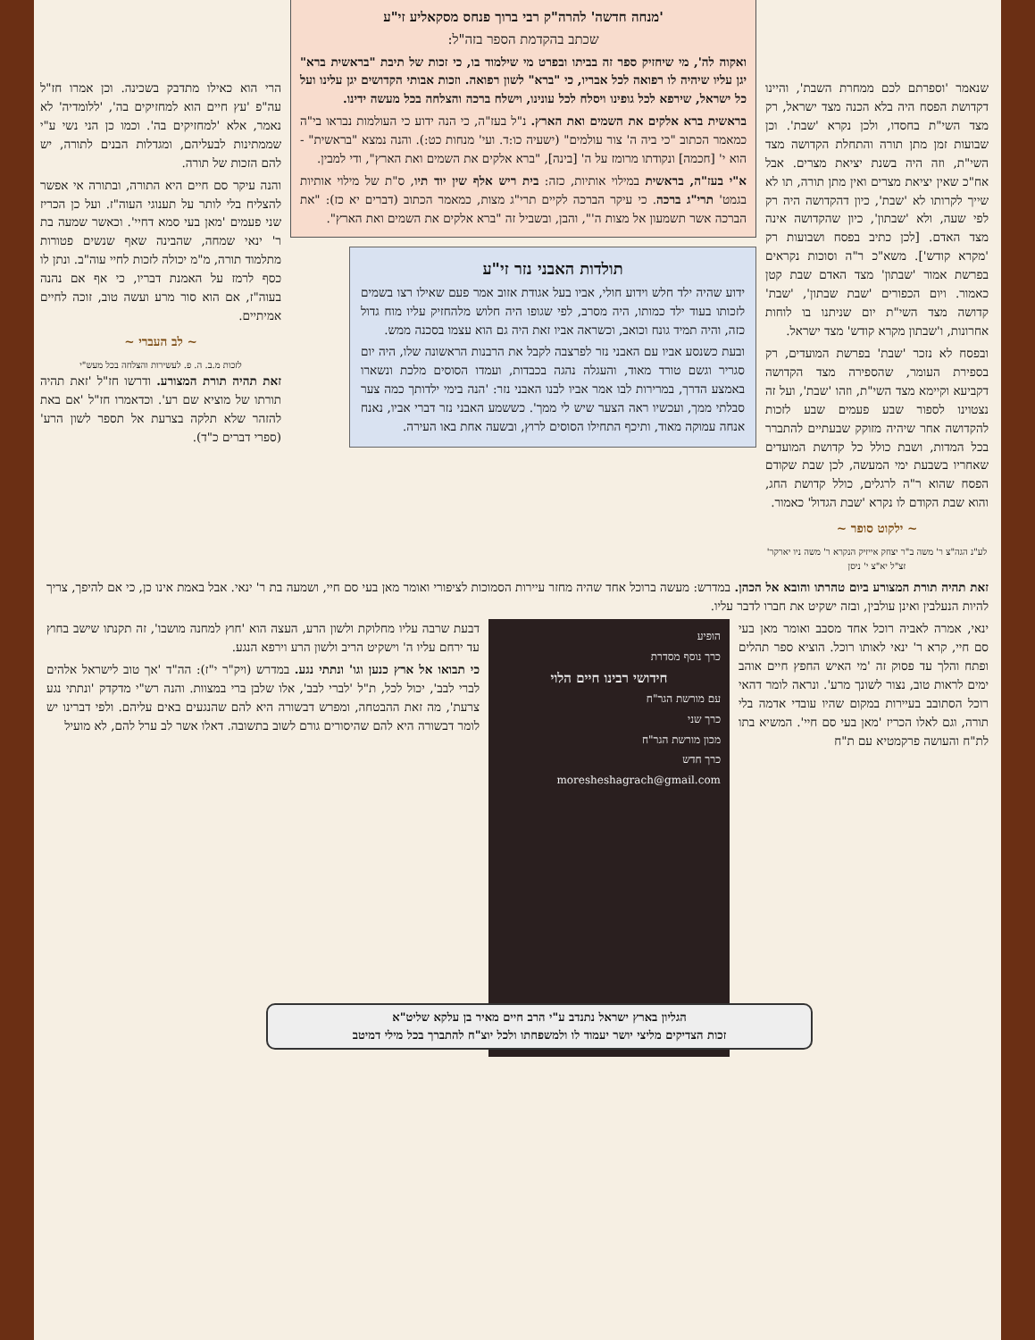שנאמר 'וספרתם לכם ממחרת השבת', והיינו דקדושת הפסח היה בלא הכנה מצד ישראל, רק מצד השי"ת בחסדו, ולכן נקרא 'שבת'. וכן שבועות זמן מתן תורה והתחלת הקדושה מצד השי"ת, וזה היה בשנת יציאת מצרים. אבל אח"כ שאין יציאת מצרים ואין מתן תורה, תו לא שייך לקרותו לא 'שבת', כיון דהקדושה היה רק לפי שעה, ולא 'שבתון', כיון שהקדושה אינה מצד האדם. [לכן כתיב בפסח ושבועות רק 'מקרא קודש']. משא"כ ר"ה וסוכות נקראים בפרשת אמור 'שבתון' מצד האדם שבת קטן כאמור. ויום הכפורים 'שבת שבתון', 'שבת' קדושה מצד השי"ת יום שניתנו בו לוחות אחרונות, ו'שבתון מקרא קודש' מצד ישראל.
ובפסח לא נזכר 'שבת' בפרשת המועדים, רק בספירת העומר, שהספירה מצד הקדושה דקביעא וקיימא מצד השי"ת, וזהו 'שבת', ועל זה נצטוינו לספור שבע פעמים שבע לזכות להקדושה אחר שיהיה מזוקק שבעתיים להתברר בכל המדות, ושבת כולל כל קדושת המועדים שאחריו בשבעת ימי המעשה, לכן שבת שקודם הפסח שהוא ר"ה לרגלים, כולל קדושת החג, והוא שבת הקודם לו נקרא 'שבת הגדול' כאמור.
~ ילקוט סופר ~
לע"נ הגה"צ ר' משה ב"ר יצחק אייזיק הנקרא ר' משה ניו יארקר' זצ"ל יא"צ י' ניסן
'מנחה חדשה' להרה"ק רבי ברוך פנחס מסקאליע זי"ע
שכתב בהקדמת הספר בזה"ל:
ואקוה לה', מי שיחזיק ספר זה בביתו ובפרט מי שילמוד בו, כי זכות של תיבת "בראשית ברא" יגן עליו שיהיה לו רפואה לכל אבריו, כי "ברא" לשון רפואה. וזכות אבותי הקדושים יגן עלינו ועל כל ישראל, שירפא לכל גופינו ויסלח לכל עונינו, וישלח ברכה והצלחה בכל מעשה ידינו.
בראשית ברא אלקים את השמים ואת הארץ. נ"ל בעז"ה, כי הנה ידוע כי העולמות נבראו בי"ה כמאמר הכתוב "כי ביה ה' צור עולמים" (ישעיה כו:ד. ועי' מנחות כט:). והנה נמצא "בראשית" - הוא י' [חכמה] ונקודתו מרומז על ה' [בינה], "ברא אלקים את השמים ואת הארץ", ודי למבין.
א"י בעז"ה, בראשית במילוי אותיות, כזה: בית ריש אלף שין יוד תיו, ס"ת של מילוי אותיות בגמט' תרי"ג ברכה. כי עיקר הברכה לקיים תרי"ג מצות, כמאמר הכתוב (דברים יא כז): "את הברכה אשר תשמעון אל מצות ה'", והבן, ובשביל זה "ברא אלקים את השמים ואת הארץ".
תולדות האבני נזר זי"ע
ידוע שהיה ילד חלש וידוע חולי, אביו בעל אגודת אזוב אמר פעם שאילו רצו בשמים לזכותו בעוד ילד כמותו, היה מסרב, לפי שגופו היה חלוש מלהחזיק עליו מוח גדול כזה, והיה תמיד גונח וכואב, וכשראה אביו זאת היה גם הוא עצמו בסכנה ממש.
ובעת כשנסע אביו עם האבני נזר לפרצבה לקבל את הרבנות הראשונה שלו, היה יום סגריר וגשם טורד מאוד, והעגלה נהגה בכבדות, ועמדו הסוסים מלכת ונשארו באמצע הדרך, במרירות לבו אמר אביו לבנו האבני נזר: 'הנה בימי ילדותך כמה צער סבלתי ממך, ועכשיו ראה הצער שיש לי ממך'. כששמע האבני נזר דברי אביו, נאנח אנחה עמוקה מאוד, ותיכף התחילו הסוסים לרוץ, ובשעה אחת באו העירה.
הרי הוא כאילו מתדבק בשכינה. וכן אמרו חז"ל עה"פ 'עץ חיים הוא למחזיקים בה', 'ללומדיה' לא נאמר, אלא 'למחזיקים בה'. וכמו כן הני נשי ע"י שממתינות לבעליהם, ומגדלות הבנים לתורה, יש להם הזכות של תורה.
והנה עיקר סם חיים היא התורה, ובתורה אי אפשר להצליח בלי לותר על תענוגי העוה"ז. ועל כן הכריז שני פעמים 'מאן בעי סמא דחיי'. וכאשר שמעה בת ר' ינאי שמחה, שהבינה שאף שנשים פטורות מתלמוד תורה, מ"מ יכולה לזכות לחיי עוה"ב. ונתן לו כסף לרמז על האמנת דבריו, כי אף אם נהנה בעוה"ז, אם הוא סור מרע ועשה טוב, זוכה לחיים אמיתיים.
~ לב העברי ~
לזכות מ.ב. ה. פ. לעשירות והצלחה בכל מעש"י
זאת תהיה תורת המצורע. ודרשו חז"ל 'זאת תהיה תורתו של מוציא שם רע'. וכדאמרו חז"ל 'אם באת להזהר שלא תלקה בצרעת אל תספר לשון הרע' (ספרי דברים כ"ד).
זאת תהיה תורת המצורע ביום טהרתו והובא אל הכהן. במדרש: מעשה ברוכל אחד שהיה מחזר עיירות הסמוכות לציפורי ואומר מאן בעי סם חיי, ושמעה בת ר' ינאי. אבל באמת אינו כן, כי אם להיפך, צריך להיות הנעלבין ואינן עולבין, ובזה ישקיט את חברו לדבר עליו.
ינאי, אמרה לאביה רוכל אחד מסבב ואומר מאן בעי סם חיי, קרא ר' ינאי לאותו רוכל. הוציא ספר תהלים ופתח והלך עד פסוק זה 'מי האיש החפץ חיים אוהב ימים לראות טוב, נצור לשונך מרע'. ונראה לומר דהאי רוכל הסתובב בעיירות במקום שהיו עובדי אדמה בלי תורה, וגם לאלו הכריז 'מאן בעי סם חיי'. המשיא בתו לת"ח והעושה פרקמטיא עם ת"ח
הופיע
כרך נוסף מסדרת
חידושי רבינו חיים הלוי
עם מורשת הגר"ח
כרך שני
מכון מורשת הגר"ח
כרך חדש
moresheshagrach@gmail.com
דבעת שרבה עליו מחלוקת ולשון הרע, העצה הוא 'חוץ למחנה מושבו', זה תקנתו שישב בחוץ עד ירחם עליו ה' וישקיט הריב ולשון הרע וירפא הנגע.
כי תבואו אל ארץ כנען וגו' ונתתי נגע. במדרש (ויק"ר י"ז): הה"ד 'אך טוב לישראל אלהים לברי לבב', יכול לכל, ת"ל 'לברי לבב', אלו שלבן ברי במצוות. והנה רש"י מדקדק 'ונתתי נגע צרעת', מה זאת ההבטחה, ומפרש דבשורה היא להם שהנגעים באים עליהם. ולפי דברינו יש לומר דבשורה היא להם שהיסורים גורם לשוב בתשובה. דאלו אשר לב ערל להם, לא מועיל
הגליון בארץ ישראל נתנדב ע"י הרב חיים מאיר בן עלקא שליט"א
זכות הצדיקים מליצי יושר יעמוד לו ולמשפחתו ולכל יוצ"ח להתברך בכל מילי דמיטב